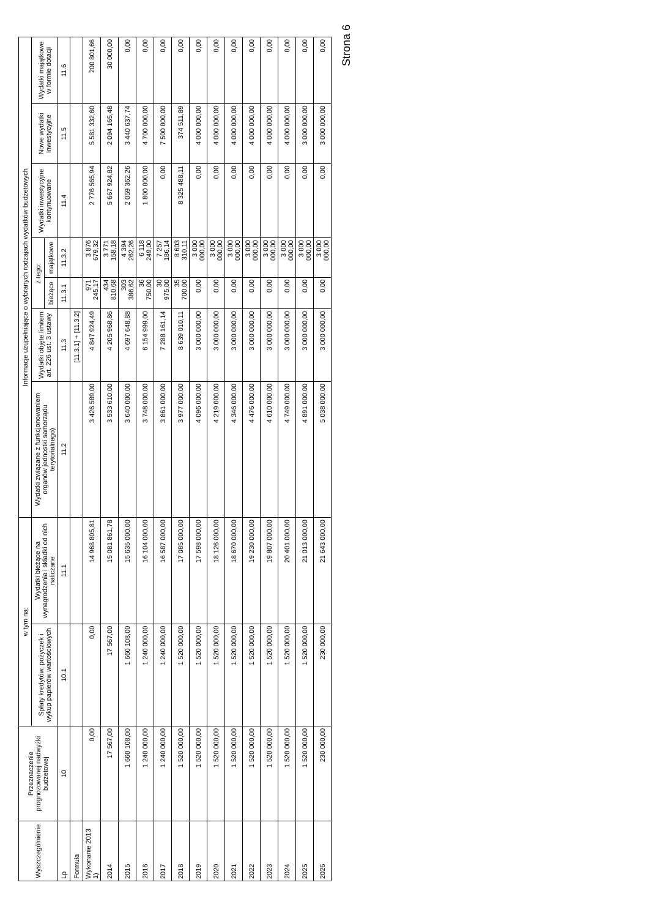| Wyszczególnienie | Przeznaczenie prognozowanej nadwyżki budżetowej | w tym na: | | Informacje uzupełniające o wybranych rodzajach wydatków budżetowych | | | | | | |
| --- | --- | --- | --- | --- | --- | --- | --- | --- | --- | --- |
| | | Spłaty kredytów, pożyczek i wykup papierów wartościowych | Wydatki bieżące na wynagrodzenia i składki od nich naliczane | Wydatki związane z funkcjonowaniem organów jednostki samorządu terytorialnego) | Wydatki objęte limitem art. 226 ust. 3 ustawy | z tego: | | Wydatki inwestycyjne kontynuowane | Nowe wydatki inwestycyjne | Wydatki majątkowe w formie dotacji |
| | | | | | | bieżące | majątkowe | | | |
| Lp | 10 | 10.1 | 11.1 | 11.2 | 11.3 | 11.3.1 | 11.3.2 | 11.4 | 11.5 | 11.6 |
| Formuła | | | | | [11.3.1] + [11.3.2] | | | | | |
| Wykonanie 2013 1) | 0,00 | 0,00 | 14 968 805,81 | 3 426 589,00 | 4 847 924,49 | 971 245,17 | 3 876 679,32 | 2 776 565,94 | 5 581 332,60 | 200 801,66 |
| 2014 | 17 567,00 | 17 567,00 | 15 081 861,78 | 3 533 610,00 | 4 205 968,86 | 434 810,68 | 3 771 158,18 | 5 667 924,82 | 2 094 165,48 | 30 000,00 |
| 2015 | 1 660 108,00 | 1 660 108,00 | 15 635 000,00 | 3 640 000,00 | 4 697 648,88 | 303 386,62 | 4 394 262,26 | 2 059 362,26 | 3 440 637,74 | 0,00 |
| 2016 | 1 240 000,00 | 1 240 000,00 | 16 104 000,00 | 3 748 000,00 | 6 154 999,00 | 36 750,00 | 6 118 249,00 | 1 800 000,00 | 4 700 000,00 | 0,00 |
| 2017 | 1 240 000,00 | 1 240 000,00 | 16 587 000,00 | 3 861 000,00 | 7 288 161,14 | 30 975,00 | 7 257 186,14 | 0,00 | 7 500 000,00 | 0,00 |
| 2018 | 1 520 000,00 | 1 520 000,00 | 17 085 000,00 | 3 977 000,00 | 8 639 010,11 | 35 700,00 | 8 603 310,11 | 8 325 488,11 | 374 511,89 | 0,00 |
| 2019 | 1 520 000,00 | 1 520 000,00 | 17 598 000,00 | 4 096 000,00 | 3 000 000,00 | 0,00 | 3 000 000,00 | 0,00 | 4 000 000,00 | 0,00 |
| 2020 | 1 520 000,00 | 1 520 000,00 | 18 126 000,00 | 4 219 000,00 | 3 000 000,00 | 0,00 | 3 000 000,00 | 0,00 | 4 000 000,00 | 0,00 |
| 2021 | 1 520 000,00 | 1 520 000,00 | 18 670 000,00 | 4 346 000,00 | 3 000 000,00 | 0,00 | 3 000 000,00 | 0,00 | 4 000 000,00 | 0,00 |
| 2022 | 1 520 000,00 | 1 520 000,00 | 19 230 000,00 | 4 476 000,00 | 3 000 000,00 | 0,00 | 3 000 000,00 | 0,00 | 4 000 000,00 | 0,00 |
| 2023 | 1 520 000,00 | 1 520 000,00 | 19 807 000,00 | 4 610 000,00 | 3 000 000,00 | 0,00 | 3 000 000,00 | 0,00 | 4 000 000,00 | 0,00 |
| 2024 | 1 520 000,00 | 1 520 000,00 | 20 401 000,00 | 4 749 000,00 | 3 000 000,00 | 0,00 | 3 000 000,00 | 0,00 | 4 000 000,00 | 0,00 |
| 2025 | 1 520 000,00 | 1 520 000,00 | 21 013 000,00 | 4 891 000,00 | 3 000 000,00 | 0,00 | 3 000 000,00 | 0,00 | 3 000 000,00 | 0,00 |
| 2026 | 230 000,00 | 230 000,00 | 21 643 000,00 | 5 038 000,00 | 3 000 000,00 | 0,00 | 3 000 000,00 | 0,00 | 3 000 000,00 | 0,00 |
Strona 6